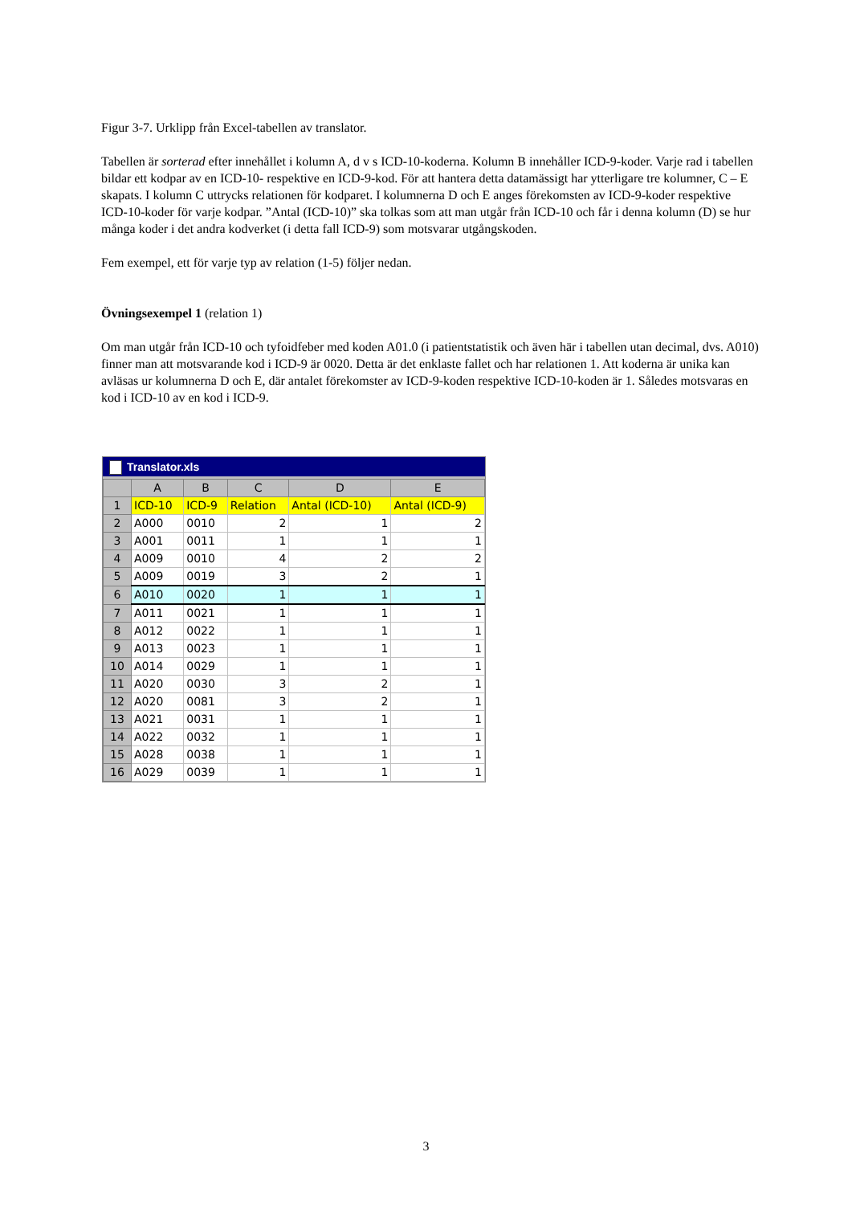Figur 3-7. Urklipp från Excel-tabellen av translator.
Tabellen är sorterad efter innehållet i kolumn A, d v s ICD-10-koderna. Kolumn B innehåller ICD-9-koder. Varje rad i tabellen bildar ett kodpar av en ICD-10- respektive en ICD-9-kod. För att hantera detta datamässigt har ytterligare tre kolumner, C – E skapats. I kolumn C uttrycks relationen för kodparet. I kolumnerna D och E anges förekomsten av ICD-9-koder respektive ICD-10-koder för varje kodpar. ”Antal (ICD-10)” ska tolkas som att man utgår från ICD-10 och får i denna kolumn (D) se hur många koder i det andra kodverket (i detta fall ICD-9) som motsvarar utgångskoden.
Fem exempel, ett för varje typ av relation (1-5) följer nedan.
Övningsexempel 1 (relation 1)
Om man utgår från ICD-10 och tyfoidfeber med koden A01.0 (i patientstatistik och även här i tabellen utan decimal, dvs. A010) finner man att motsvarande kod i ICD-9 är 0020. Detta är det enklaste fallet och har relationen 1. Att koderna är unika kan avläsas ur kolumnerna D och E, där antalet förekomster av ICD-9-koden respektive ICD-10-koden är 1. Således motsvaras en kod i ICD-10 av en kod i ICD-9.
Translator.xls
| | A | B | C | D | E |
| --- | --- | --- | --- | --- | --- |
| 1 | ICD-10 | ICD-9 | Relation | Antal (ICD-10) | Antal (ICD-9) |
| 2 | A000 | 0010 | 2 | 1 | 2 |
| 3 | A001 | 0011 | 1 | 1 | 1 |
| 4 | A009 | 0010 | 4 | 2 | 2 |
| 5 | A009 | 0019 | 3 | 2 | 1 |
| 6 | A010 | 0020 | 1 | 1 | 1 |
| 7 | A011 | 0021 | 1 | 1 | 1 |
| 8 | A012 | 0022 | 1 | 1 | 1 |
| 9 | A013 | 0023 | 1 | 1 | 1 |
| 10 | A014 | 0029 | 1 | 1 | 1 |
| 11 | A020 | 0030 | 3 | 2 | 1 |
| 12 | A020 | 0081 | 3 | 2 | 1 |
| 13 | A021 | 0031 | 1 | 1 | 1 |
| 14 | A022 | 0032 | 1 | 1 | 1 |
| 15 | A028 | 0038 | 1 | 1 | 1 |
| 16 | A029 | 0039 | 1 | 1 | 1 |
3